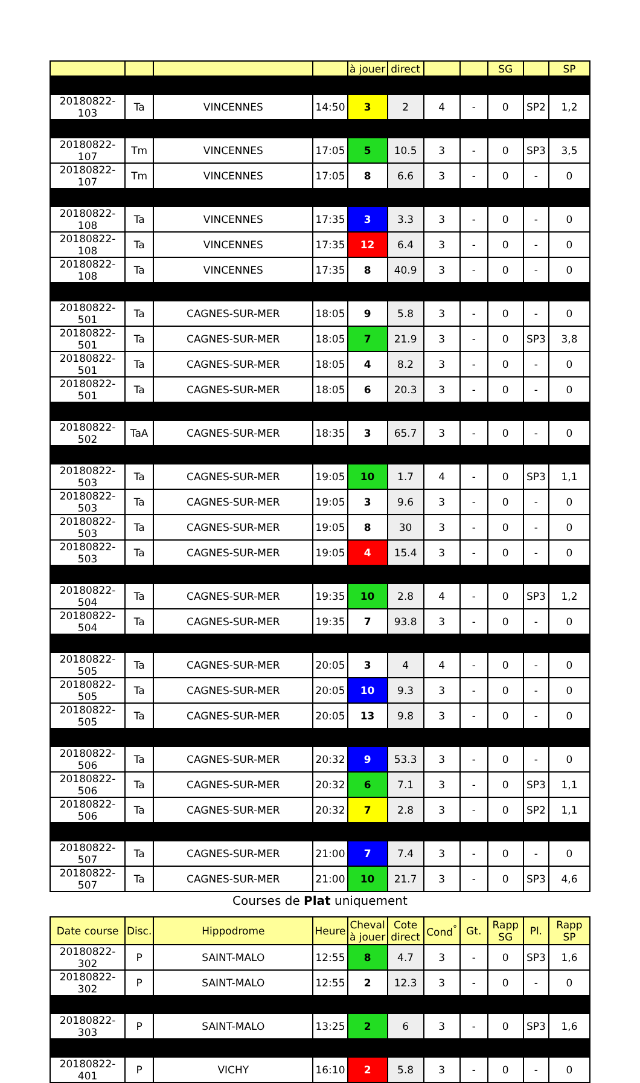| | | | | à jouer | direct | | | SG | | SP |
| --- | --- | --- | --- | --- | --- | --- | --- | --- | --- | --- |
| 20180822-103 | Ta | VINCENNES | 14:50 | 3 | 2 | 4 | - | 0 | SP2 | 1,2 |
| 20180822-107 | Tm | VINCENNES | 17:05 | 5 | 10.5 | 3 | - | 0 | SP3 | 3,5 |
| 20180822-107 | Tm | VINCENNES | 17:05 | 8 | 6.6 | 3 | - | 0 | - | 0 |
| 20180822-108 | Ta | VINCENNES | 17:35 | 3 | 3.3 | 3 | - | 0 | - | 0 |
| 20180822-108 | Ta | VINCENNES | 17:35 | 12 | 6.4 | 3 | - | 0 | - | 0 |
| 20180822-108 | Ta | VINCENNES | 17:35 | 8 | 40.9 | 3 | - | 0 | - | 0 |
| 20180822-501 | Ta | CAGNES-SUR-MER | 18:05 | 9 | 5.8 | 3 | - | 0 | - | 0 |
| 20180822-501 | Ta | CAGNES-SUR-MER | 18:05 | 7 | 21.9 | 3 | - | 0 | SP3 | 3,8 |
| 20180822-501 | Ta | CAGNES-SUR-MER | 18:05 | 4 | 8.2 | 3 | - | 0 | - | 0 |
| 20180822-501 | Ta | CAGNES-SUR-MER | 18:05 | 6 | 20.3 | 3 | - | 0 | - | 0 |
| 20180822-502 | TaA | CAGNES-SUR-MER | 18:35 | 3 | 65.7 | 3 | - | 0 | - | 0 |
| 20180822-503 | Ta | CAGNES-SUR-MER | 19:05 | 10 | 1.7 | 4 | - | 0 | SP3 | 1,1 |
| 20180822-503 | Ta | CAGNES-SUR-MER | 19:05 | 3 | 9.6 | 3 | - | 0 | - | 0 |
| 20180822-503 | Ta | CAGNES-SUR-MER | 19:05 | 8 | 30 | 3 | - | 0 | - | 0 |
| 20180822-503 | Ta | CAGNES-SUR-MER | 19:05 | 4 | 15.4 | 3 | - | 0 | - | 0 |
| 20180822-504 | Ta | CAGNES-SUR-MER | 19:35 | 10 | 2.8 | 4 | - | 0 | SP3 | 1,2 |
| 20180822-504 | Ta | CAGNES-SUR-MER | 19:35 | 7 | 93.8 | 3 | - | 0 | - | 0 |
| 20180822-505 | Ta | CAGNES-SUR-MER | 20:05 | 3 | 4 | 4 | - | 0 | - | 0 |
| 20180822-505 | Ta | CAGNES-SUR-MER | 20:05 | 10 | 9.3 | 3 | - | 0 | - | 0 |
| 20180822-505 | Ta | CAGNES-SUR-MER | 20:05 | 13 | 9.8 | 3 | - | 0 | - | 0 |
| 20180822-506 | Ta | CAGNES-SUR-MER | 20:32 | 9 | 53.3 | 3 | - | 0 | - | 0 |
| 20180822-506 | Ta | CAGNES-SUR-MER | 20:32 | 6 | 7.1 | 3 | - | 0 | SP3 | 1,1 |
| 20180822-506 | Ta | CAGNES-SUR-MER | 20:32 | 7 | 2.8 | 3 | - | 0 | SP2 | 1,1 |
| 20180822-507 | Ta | CAGNES-SUR-MER | 21:00 | 7 | 7.4 | 3 | - | 0 | - | 0 |
| 20180822-507 | Ta | CAGNES-SUR-MER | 21:00 | 10 | 21.7 | 3 | - | 0 | SP3 | 4,6 |
Courses de Plat uniquement
| Date course | Disc. | Hippodrome | Heure | Cheval à jouer | Cote direct | Cond<sup>°</sup> | Gt. | Rapp SG | Pl. | Rapp SP |
| --- | --- | --- | --- | --- | --- | --- | --- | --- | --- | --- |
| 20180822-302 | P | SAINT-MALO | 12:55 | 8 | 4.7 | 3 | - | 0 | SP3 | 1,6 |
| 20180822-302 | P | SAINT-MALO | 12:55 | 2 | 12.3 | 3 | - | 0 | - | 0 |
| 20180822-303 | P | SAINT-MALO | 13:25 | 2 | 6 | 3 | - | 0 | SP3 | 1,6 |
| 20180822-401 | P | VICHY | 16:10 | 2 | 5.8 | 3 | - | 0 | - | 0 |